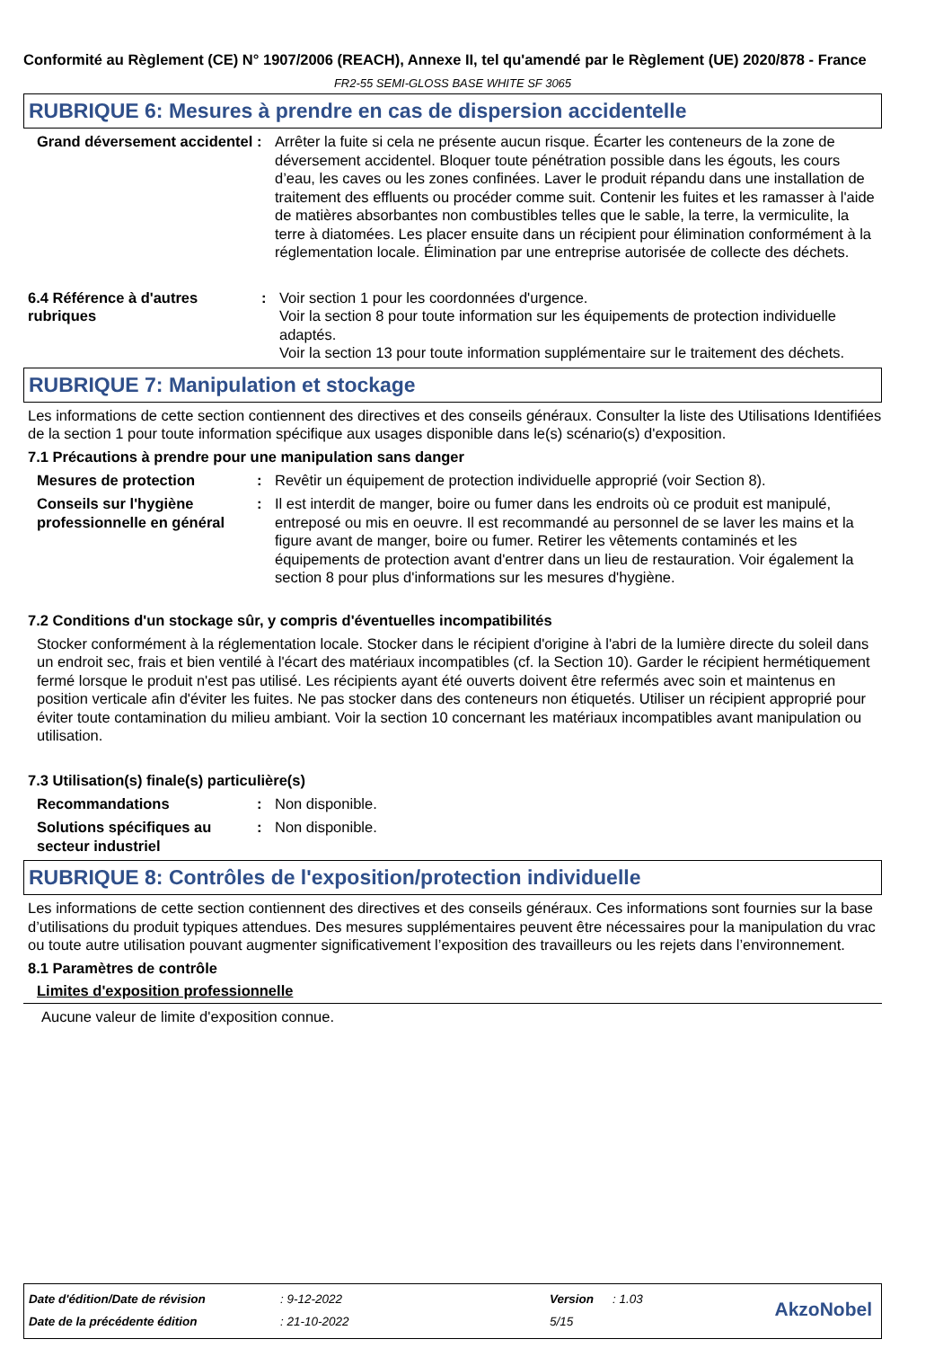Conformité au Règlement (CE) N° 1907/2006 (REACH), Annexe II, tel qu'amendé par le Règlement (UE) 2020/878 - France
FR2-55 SEMI-GLOSS BASE WHITE SF 3065
RUBRIQUE 6: Mesures à prendre en cas de dispersion accidentelle
Grand déversement accidentel
: Arrêter la fuite si cela ne présente aucun risque. Écarter les conteneurs de la zone de déversement accidentel. Bloquer toute pénétration possible dans les égouts, les cours d’eau, les caves ou les zones confinées. Laver le produit répandu dans une installation de traitement des effluents ou procéder comme suit. Contenir les fuites et les ramasser à l'aide de matières absorbantes non combustibles telles que le sable, la terre, la vermiculite, la terre à diatomées. Les placer ensuite dans un récipient pour élimination conformément à la réglementation locale. Élimination par une entreprise autorisée de collecte des déchets.
6.4 Référence à d'autres rubriques
: Voir section 1 pour les coordonnées d'urgence.
Voir la section 8 pour toute information sur les équipements de protection individuelle adaptés.
Voir la section 13 pour toute information supplémentaire sur le traitement des déchets.
RUBRIQUE 7: Manipulation et stockage
Les informations de cette section contiennent des directives et des conseils généraux. Consulter la liste des Utilisations Identifiées de la section 1 pour toute information spécifique aux usages disponible dans le(s) scénario(s) d'exposition.
7.1 Précautions à prendre pour une manipulation sans danger
Mesures de protection : Revêtir un équipement de protection individuelle approprié (voir Section 8).
Conseils sur l'hygiène professionnelle en général
: Il est interdit de manger, boire ou fumer dans les endroits où ce produit est manipulé, entreposé ou mis en oeuvre. Il est recommandé au personnel de se laver les mains et la figure avant de manger, boire ou fumer. Retirer les vêtements contaminés et les équipements de protection avant d'entrer dans un lieu de restauration. Voir également la section 8 pour plus d'informations sur les mesures d'hygiène.
7.2 Conditions d'un stockage sûr, y compris d'éventuelles incompatibilités
Stocker conformément à la réglementation locale. Stocker dans le récipient d'origine à l'abri de la lumière directe du soleil dans un endroit sec, frais et bien ventilé à l'écart des matériaux incompatibles (cf. la Section 10). Garder le récipient hermétiquement fermé lorsque le produit n'est pas utilisé. Les récipients ayant été ouverts doivent être refermés avec soin et maintenus en position verticale afin d'éviter les fuites. Ne pas stocker dans des conteneurs non étiquetés. Utiliser un récipient approprié pour éviter toute contamination du milieu ambiant. Voir la section 10 concernant les matériaux incompatibles avant manipulation ou utilisation.
7.3 Utilisation(s) finale(s) particulière(s)
Recommandations : Non disponible.
Solutions spécifiques au secteur industriel
: Non disponible.
RUBRIQUE 8: Contrôles de l'exposition/protection individuelle
Les informations de cette section contiennent des directives et des conseils généraux. Ces informations sont fournies sur la base d’utilisations du produit typiques attendues. Des mesures supplémentaires peuvent être nécessaires pour la manipulation du vrac ou toute autre utilisation pouvant augmenter significativement l’exposition des travailleurs ou les rejets dans l’environnement.
8.1 Paramètres de contrôle
Limites d'exposition professionnelle
Aucune valeur de limite d'exposition connue.
| Date d'édition/Date de révision | : 9-12-2022 | Version | : 1.03 |
| Date de la précédente édition | : 21-10-2022 | 5/15 | |
AkzoNobel